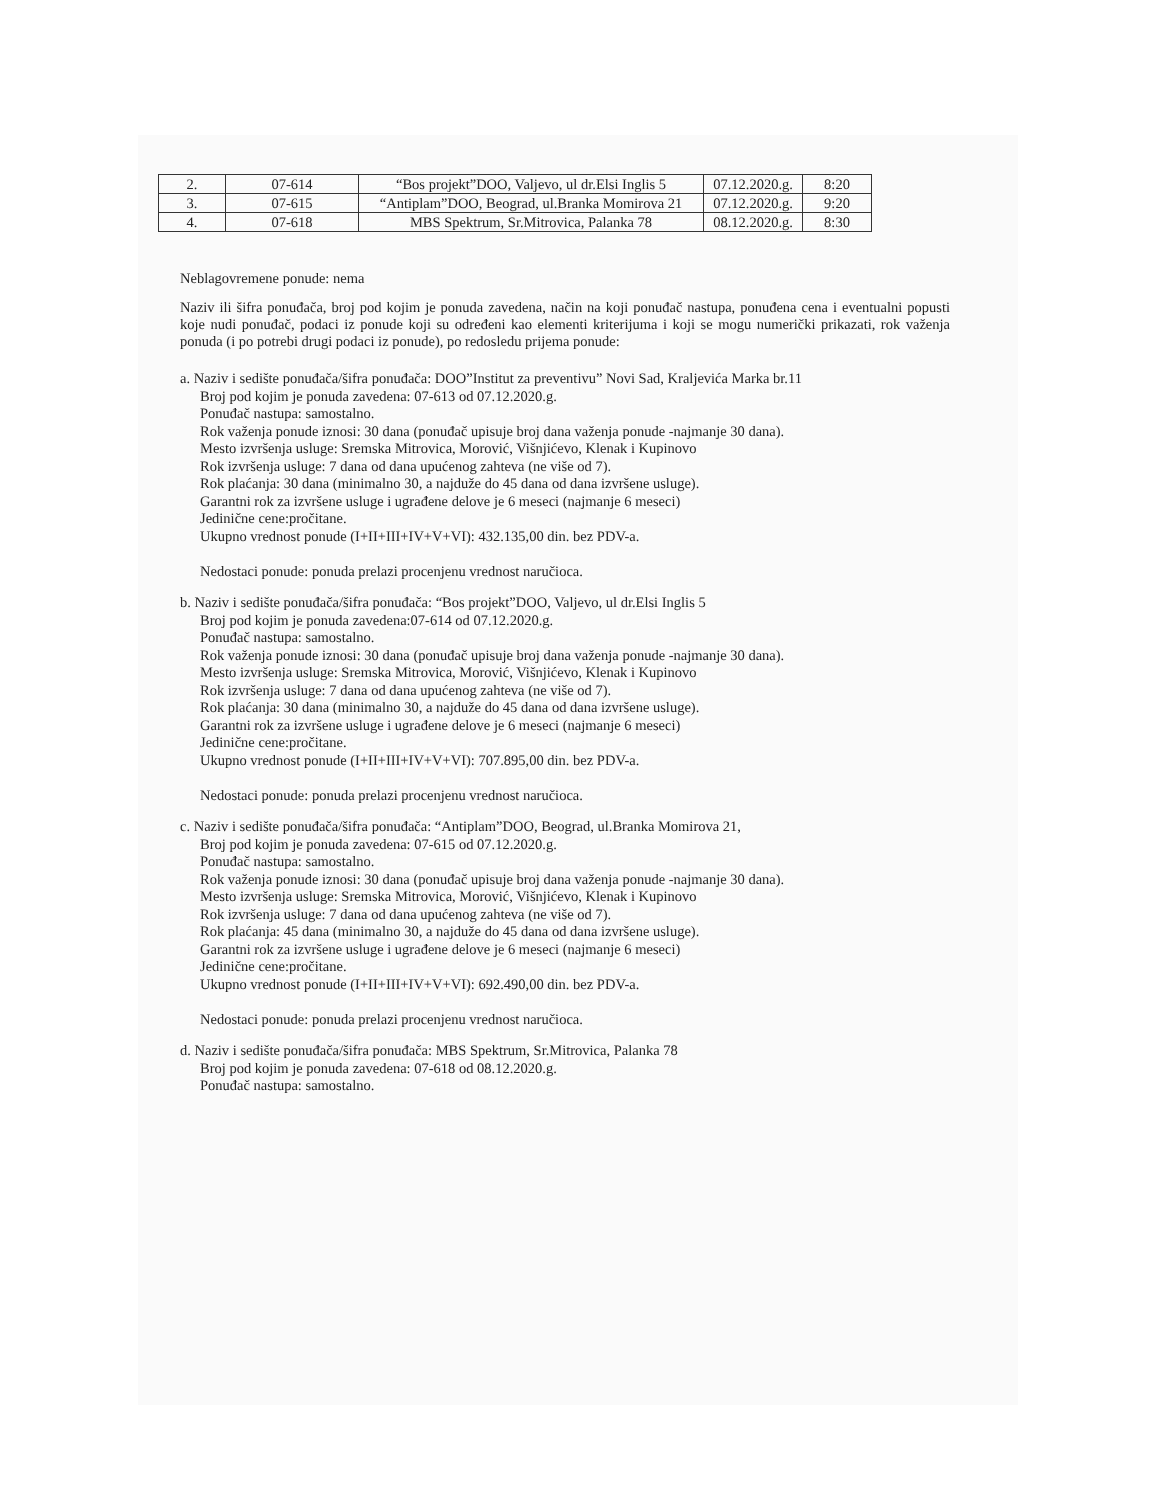| 2. | 07-614 | “Bos projekt”DOO, Valjevo, ul dr.Elsi Inglis 5 | 07.12.2020.g. | 8:20 |
| 3. | 07-615 | “Antiplam”DOO, Beograd, ul.Branka Momirova 21 | 07.12.2020.g. | 9:20 |
| 4. | 07-618 | MBS Spektrum, Sr.Mitrovica, Palanka 78 | 08.12.2020.g. | 8:30 |
Neblagovremene ponude: nema
Naziv ili šifra ponuđača, broj pod kojim je ponuda zavedena, način na koji ponuđač nastupa, ponuđena cena i eventualni popusti koje nudi ponuđač, podaci iz ponude koji su određeni kao elementi kriterijuma i koji se mogu numerički prikazati, rok važenja ponuda (i po potrebi drugi podaci iz ponude), po redosledu prijema ponude:
a. Naziv i sedište ponuđača/šifra ponuđača: DOO”Institut za preventivu” Novi Sad, Kraljevića Marka br.11
Broj pod kojim je ponuda zavedena: 07-613 od 07.12.2020.g.
Ponuđač nastupa: samostalno.
Rok važenja ponude iznosi: 30 dana (ponuđač upisuje broj dana važenja ponude -najmanje 30 dana).
Mesto izvršenja usluge: Sremska Mitrovica, Morović, Višnjićevo, Klenak i Kupinovo
Rok izvršenja usluge: 7 dana od dana upućenog zahteva (ne više od 7).
Rok plaćanja: 30 dana (minimalno 30, a najduže do 45 dana od dana izvršene usluge).
Garantni rok za izvršene usluge i ugrađene delove je 6 meseci (najmanje 6 meseci)
Jedinične cene:pročitane.
Ukupno vrednost ponude (I+II+III+IV+V+VI): 432.135,00 din. bez PDV-a.
Nedostaci ponude: ponuda prelazi procenjenu vrednost naručioca.
b. Naziv i sedište ponuđača/šifra ponuđača: “Bos projekt”DOO, Valjevo, ul dr.Elsi Inglis 5
Broj pod kojim je ponuda zavedena:07-614 od 07.12.2020.g.
Ponuđač nastupa: samostalno.
Rok važenja ponude iznosi: 30 dana (ponuđač upisuje broj dana važenja ponude -najmanje 30 dana).
Mesto izvršenja usluge: Sremska Mitrovica, Morović, Višnjićevo, Klenak i Kupinovo
Rok izvršenja usluge: 7 dana od dana upućenog zahteva (ne više od 7).
Rok plaćanja: 30 dana (minimalno 30, a najduže do 45 dana od dana izvršene usluge).
Garantni rok za izvršene usluge i ugrađene delove je 6 meseci (najmanje 6 meseci)
Jedinične cene:pročitane.
Ukupno vrednost ponude (I+II+III+IV+V+VI): 707.895,00 din. bez PDV-a.
Nedostaci ponude: ponuda prelazi procenjenu vrednost naručioca.
c. Naziv i sedište ponuđača/šifra ponuđača: “Antiplam”DOO, Beograd, ul.Branka Momirova 21,
Broj pod kojim je ponuda zavedena: 07-615 od 07.12.2020.g.
Ponuđač nastupa: samostalno.
Rok važenja ponude iznosi: 30 dana (ponuđač upisuje broj dana važenja ponude -najmanje 30 dana).
Mesto izvršenja usluge: Sremska Mitrovica, Morović, Višnjićevo, Klenak i Kupinovo
Rok izvršenja usluge: 7 dana od dana upućenog zahteva (ne više od 7).
Rok plaćanja: 45 dana (minimalno 30, a najduže do 45 dana od dana izvršene usluge).
Garantni rok za izvršene usluge i ugrađene delove je 6 meseci (najmanje 6 meseci)
Jedinične cene:pročitane.
Ukupno vrednost ponude (I+II+III+IV+V+VI): 692.490,00 din. bez PDV-a.
Nedostaci ponude: ponuda prelazi procenjenu vrednost naručioca.
d. Naziv i sedište ponuđača/šifra ponuđača: MBS Spektrum, Sr.Mitrovica, Palanka 78
Broj pod kojim je ponuda zavedena: 07-618 od 08.12.2020.g.
Ponuđač nastupa: samostalno.